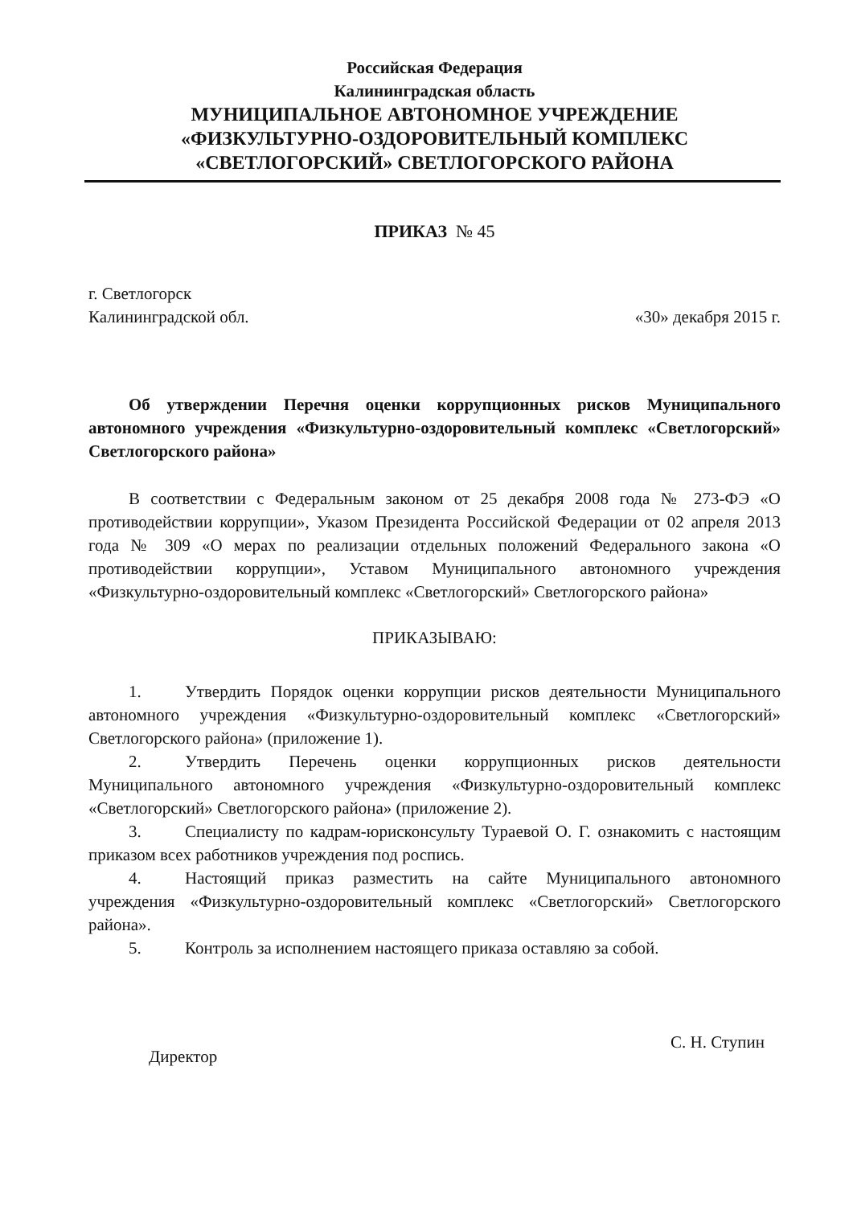Российская Федерация
Калининградская область
МУНИЦИПАЛЬНОЕ АВТОНОМНОЕ УЧРЕЖДЕНИЕ
«ФИЗКУЛЬТУРНО-ОЗДОРОВИТЕЛЬНЫЙ КОМПЛЕКС
«СВЕТЛОГОРСКИЙ» СВЕТЛОГОРСКОГО РАЙОНА
ПРИКАЗ № 45
г. Светлогорск
Калининградской обл.
«30» декабря 2015 г.
Об утверждении Перечня оценки коррупционных рисков Муниципального автономного учреждения «Физкультурно-оздоровительный комплекс «Светлогорский» Светлогорского района»
В соответствии с Федеральным законом от 25 декабря 2008 года № 273-ФЭ «О противодействии коррупции», Указом Президента Российской Федерации от 02 апреля 2013 года № 309 «О мерах по реализации отдельных положений Федерального закона «О противодействии коррупции», Уставом Муниципального автономного учреждения «Физкультурно-оздоровительный комплекс «Светлогорский» Светлогорского района»
ПРИКАЗЫВАЮ:
1. Утвердить Порядок оценки коррупции рисков деятельности Муниципального автономного учреждения «Физкультурно-оздоровительный комплекс «Светлогорский» Светлогорского района» (приложение 1).
2. Утвердить Перечень оценки коррупционных рисков деятельности Муниципального автономного учреждения «Физкультурно-оздоровительный комплекс «Светлогорский» Светлогорского района» (приложение 2).
3. Специалисту по кадрам-юрисконсульту Тураевой О. Г. ознакомить с настоящим приказом всех работников учреждения под роспись.
4. Настоящий приказ разместить на сайте Муниципального автономного учреждения «Физкультурно-оздоровительный комплекс «Светлогорский» Светлогорского района».
5. Контроль за исполнением настоящего приказа оставляю за собой.
Директор
С. Н. Ступин